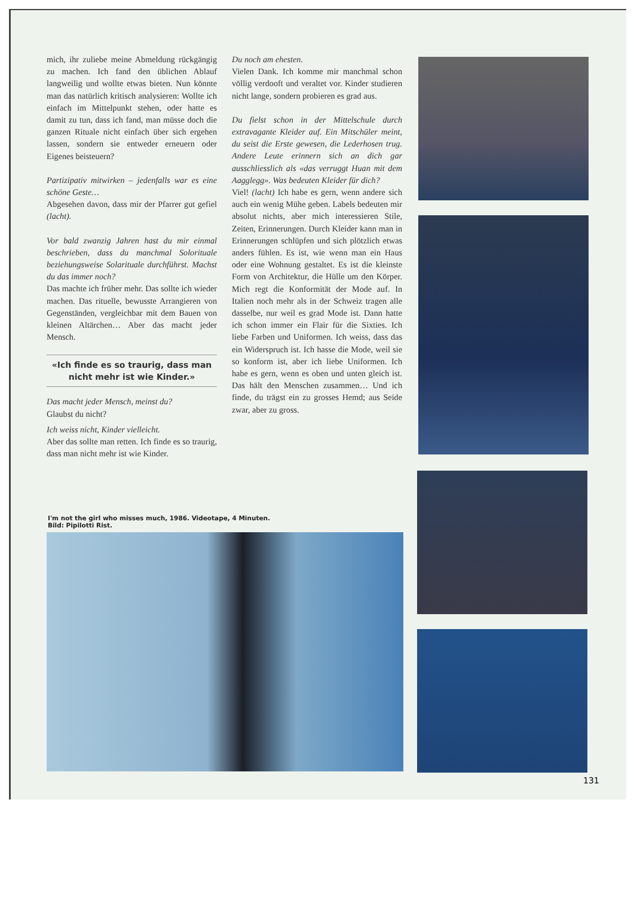mich, ihr zuliebe meine Abmeldung rückgängig zu machen. Ich fand den üblichen Ablauf langweilig und wollte etwas bieten. Nun könnte man das natürlich kritisch analysieren: Wollte ich einfach im Mittelpunkt stehen, oder hatte es damit zu tun, dass ich fand, man müsse doch die ganzen Rituale nicht einfach über sich ergehen lassen, sondern sie entweder erneuern oder Eigenes beisteuern?
Partizipativ mitwirken – jedenfalls war es eine schöne Geste…
Abgesehen davon, dass mir der Pfarrer gut gefiel (lacht).
Vor bald zwanzig Jahren hast du mir einmal beschrieben, dass du manchmal Solorituale beziehungsweise Solarituale durchführst. Machst du das immer noch?
Das machte ich früher mehr. Das sollte ich wieder machen. Das rituelle, bewusste Arrangieren von Gegenständen, vergleichbar mit dem Bauen von kleinen Altärchen… Aber das macht jeder Mensch.
«Ich finde es so traurig, dass man nicht mehr ist wie Kinder.»
Das macht jeder Mensch, meinst du?
Glaubst du nicht?
Ich weiss nicht, Kinder vielleicht.
Aber das sollte man retten. Ich finde es so traurig, dass man nicht mehr ist wie Kinder.
Du noch am ehesten.
Vielen Dank. Ich komme mir manchmal schon völlig verdooft und veraltet vor. Kinder studieren nicht lange, sondern probieren es grad aus.
Du fielst schon in der Mittelschule durch extravagante Kleider auf. Ein Mitschüler meint, du seist die Erste gewesen, die Lederhosen trug. Andere Leute erinnern sich an dich gar ausschliesslich als «das verruggt Huan mit dem Aagglegg». Was bedeuten Kleider für dich?
Viel! (lacht) Ich habe es gern, wenn andere sich auch ein wenig Mühe geben. Labels bedeuten mir absolut nichts, aber mich interessieren Stile, Zeiten, Erinnerungen. Durch Kleider kann man in Erinnerungen schlüpfen und sich plötzlich etwas anders fühlen. Es ist, wie wenn man ein Haus oder eine Wohnung gestaltet. Es ist die kleinste Form von Architektur, die Hülle um den Körper. Mich regt die Konformität der Mode auf. In Italien noch mehr als in der Schweiz tragen alle dasselbe, nur weil es grad Mode ist. Dann hatte ich schon immer ein Flair für die Sixties. Ich liebe Farben und Uniformen. Ich weiss, dass das ein Widerspruch ist. Ich hasse die Mode, weil sie so konform ist, aber ich liebe Uniformen. Ich habe es gern, wenn es oben und unten gleich ist. Das hält den Menschen zusammen… Und ich finde, du trägst ein zu grosses Hemd; aus Seide zwar, aber zu gross.
I'm not the girl who misses much, 1986. Videotape, 4 Minuten.
Bild: Pipilotti Rist.
131